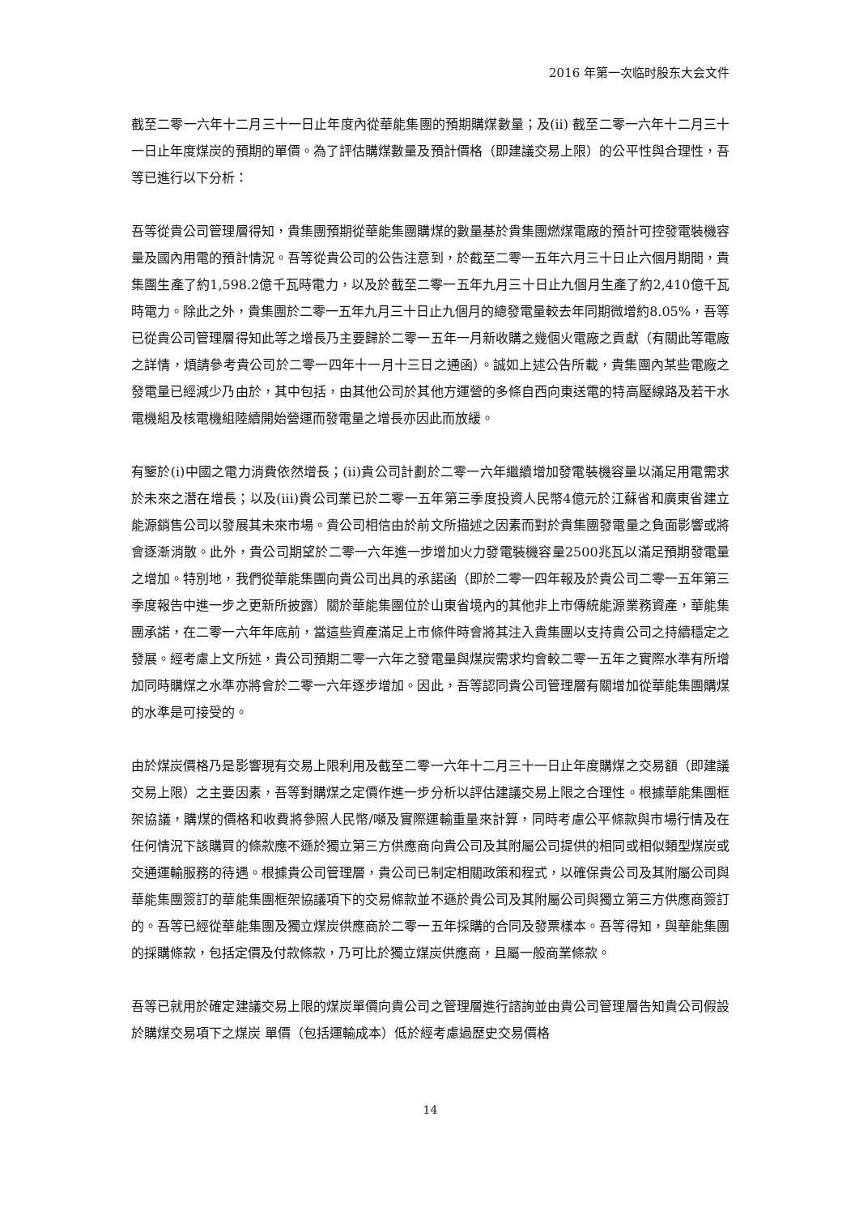2016 年第一次临时股东大会文件
截至二零一六年十二月三十一日止年度內從華能集團的預期購煤數量；及(ii) 截至二零一六年十二月三十一日止年度煤炭的預期的單價。為了評估購煤數量及預計價格（即建議交易上限）的公平性與合理性，吾等已進行以下分析：
吾等從貴公司管理層得知，貴集團預期從華能集團購煤的數量基於貴集團燃煤電廠的預計可控發電裝機容量及國內用電的預計情況。吾等從貴公司的公告注意到，於截至二零一五年六月三十日止六個月期間，貴集團生產了約1,598.2億千瓦時電力，以及於截至二零一五年九月三十日止九個月生產了約2,410億千瓦時電力。除此之外，貴集團於二零一五年九月三十日止九個月的總發電量較去年同期微增約8.05%，吾等已從貴公司管理層得知此等之增長乃主要歸於二零一五年一月新收購之幾個火電廠之貢獻（有關此等電廠之詳情，煩請參考貴公司於二零一四年十一月十三日之通函）。誠如上述公告所載，貴集團內某些電廠之發電量已經減少乃由於，其中包括，由其他公司於其他方運營的多條自西向東送電的特高壓線路及若干水電機組及核電機組陸續開始營運而發電量之增長亦因此而放緩。
有鑒於(i)中國之電力消費依然增長；(ii)貴公司計劃於二零一六年繼續增加發電裝機容量以滿足用電需求於未來之潛在增長；以及(iii)貴公司業已於二零一五年第三季度投資人民幣4億元於江蘇省和廣東省建立能源銷售公司以發展其未來市場。貴公司相信由於前文所描述之因素而對於貴集團發電量之負面影響或將會逐漸消散。此外，貴公司期望於二零一六年進一步增加火力發電裝機容量2500兆瓦以滿足預期發電量之增加。特別地，我們從華能集團向貴公司出具的承諾函（即於二零一四年報及於貴公司二零一五年第三季度報告中進一步之更新所披露）關於華能集團位於山東省境內的其他非上市傳統能源業務資產，華能集團承諾，在二零一六年年底前，當這些資產滿足上市條件時會將其注入貴集團以支持貴公司之持續穩定之發展。經考慮上文所述，貴公司預期二零一六年之發電量與煤炭需求均會較二零一五年之實際水準有所增加同時購煤之水準亦將會於二零一六年逐步增加。因此，吾等認同貴公司管理層有關增加從華能集團購煤的水準是可接受的。
由於煤炭價格乃是影響現有交易上限利用及截至二零一六年十二月三十一日止年度購煤之交易額（即建議交易上限）之主要因素，吾等對購煤之定價作進一步分析以評估建議交易上限之合理性。根據華能集團框架協議，購煤的價格和收費將參照人民幣/噸及實際運輸重量來計算，同時考慮公平條款與市場行情及在任何情況下該購買的條款應不遜於獨立第三方供應商向貴公司及其附屬公司提供的相同或相似類型煤炭或交通運輸服務的待遇。根據貴公司管理層，貴公司已制定相關政策和程式，以確保貴公司及其附屬公司與華能集團簽訂的華能集團框架協議項下的交易條款並不遜於貴公司及其附屬公司與獨立第三方供應商簽訂的。吾等已經從華能集團及獨立煤炭供應商於二零一五年採購的合同及發票樣本。吾等得知，與華能集團的採購條款，包括定價及付款條款，乃可比於獨立煤炭供應商，且屬一般商業條款。
吾等已就用於確定建議交易上限的煤炭單價向貴公司之管理層進行諮詢並由貴公司管理層告知貴公司假設於購煤交易項下之煤炭 單價（包括運輸成本）低於經考慮過歷史交易價格
14